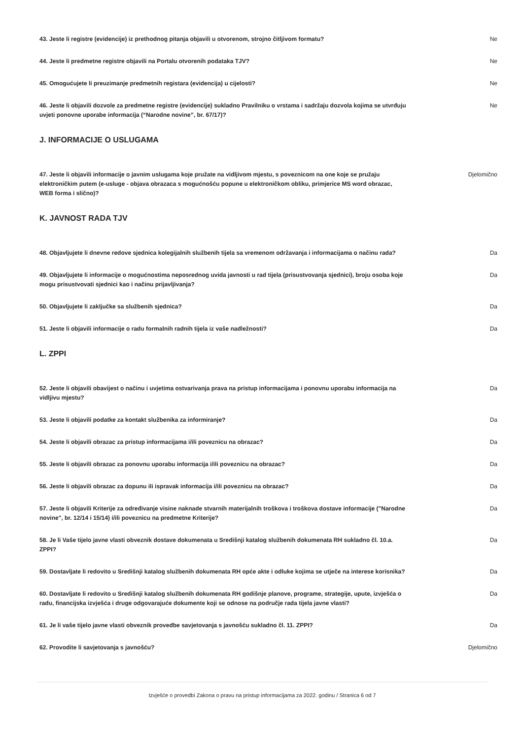43. Jeste li registre (evidencije) iz prethodnog pitanja objavili u otvorenom, strojno čitljivom formatu? Ne
44. Jeste li predmetne registre objavili na Portalu otvorenih podataka TJV? Ne
45. Omogućujete li preuzimanje predmetnih registara (evidencija) u cijelosti? Ne
46. Jeste li objavili dozvole za predmetne registre (evidencije) sukladno Pravilniku o vrstama i sadržaju dozvola kojima se utvrđuju uvjeti ponovne uporabe informacija (“Narodne novine”, br. 67/17)? Ne
J. INFORMACIJE O USLUGAMA
47. Jeste li objavili informacije o javnim uslugama koje pružate na vidljivom mjestu, s poveznicom na one koje se pružaju elektroničkim putem (e-usluge - objava obrazaca s mogućnošću popune u elektroničkom obliku, primjerice MS word obrazac, WEB forma i slično)? Djelomično
K. JAVNOST RADA TJV
48. Objavljujete li dnevne redove sjednica kolegijalnih službenih tijela sa vremenom održavanja i informacijama o načinu rada? Da
49. Objavljujete li informacije o mogućnostima neposrednog uvida javnosti u rad tijela (prisustvovanja sjednici), broju osoba koje mogu prisustvovati sjednici kao i načinu prijavljivanja? Da
50. Objavljujete li zaključke sa službenih sjednica? Da
51. Jeste li objavili informacije o radu formalnih radnih tijela iz vaše nadležnosti? Da
L. ZPPI
52. Jeste li objavili obavijest o načinu i uvjetima ostvarivanja prava na pristup informacijama i ponovnu uporabu informacija na vidljivu mjestu? Da
53. Jeste li objavili podatke za kontakt službenika za informiranje? Da
54. Jeste li objavili obrazac za pristup informacijama i/ili poveznicu na obrazac? Da
55. Jeste li objavili obrazac za ponovnu uporabu informacija i/ili poveznicu na obrazac? Da
56. Jeste li objavili obrazac za dopunu ili ispravak informacija i/ili poveznicu na obrazac? Da
57. Jeste li objavili Kriterije za određivanje visine naknade stvarnih materijalnih troškova i troškova dostave informacije ("Narodne novine", br. 12/14 i 15/14) i/ili poveznicu na predmetne Kriterije? Da
58. Je li Vaše tijelo javne vlasti obveznik dostave dokumenata u Središnji katalog službenih dokumenata RH sukladno čl. 10.a. ZPPI? Da
59. Dostavljate li redovito u Središnji katalog službenih dokumenata RH opće akte i odluke kojima se utječe na interese korisnika? Da
60. Dostavljate li redovito u Središnji katalog službenih dokumenata RH godišnje planove, programe, strategije, upute, izvješća o radu, financijska izvješća i druge odgovarajuće dokumente koji se odnose na područje rada tijela javne vlasti? Da
61. Je li vaše tijelo javne vlasti obveznik provedbe savjetovanja s javnošću sukladno čl. 11. ZPPI? Da
62. Provodite li savjetovanja s javnošću? Djelomično
Izvješće o provedbi Zakona o pravu na pristup informacijama za 2022. godinu / Stranica 6 od 7